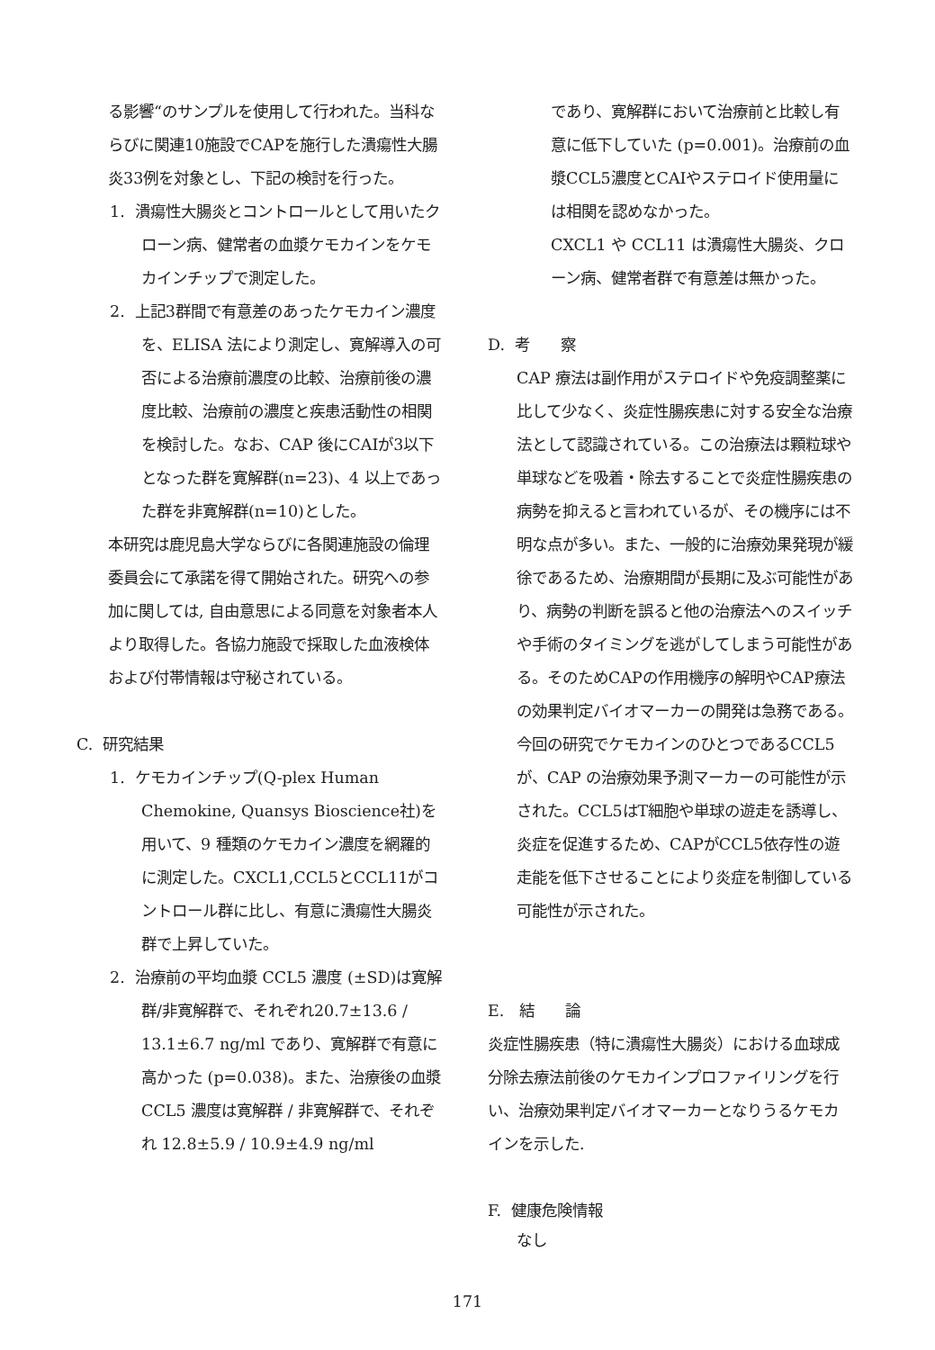る影響“のサンプルを使用して行われた。当科ならびに関連10施設でCAPを施行した潰瘍性大腸炎33例を対象とし、下記の検討を行った。
1. 潰瘍性大腸炎とコントロールとして用いたクローン病、健常者の血漿ケモカインをケモカインチップで測定した。
2. 上記3群間で有意差のあったケモカイン濃度を、ELISA 法により測定し、寛解導入の可否による治療前濃度の比較、治療前後の濃度比較、治療前の濃度と疾患活動性の相関を検討した。なお、CAP 後にCAIが3以下となった群を寛解群(n=23)、4 以上であった群を非寛解群(n=10)とした。
本研究は鹿児島大学ならびに各関連施設の倫理委員会にて承諾を得て開始された。研究への参加に関しては, 自由意思による同意を対象者本人より取得した。各協力施設で採取した血液検体および付帯情報は守秘されている。
C. 研究結果
1. ケモカインチップ(Q-plex Human Chemokine, Quansys Bioscience社)を用いて、9 種類のケモカイン濃度を網羅的に測定した。CXCL1,CCL5とCCL11がコントロール群に比し、有意に潰瘍性大腸炎群で上昇していた。
2. 治療前の平均血漿 CCL5 濃度 (±SD)は寛解群/非寛解群で、それぞれ20.7±13.6 / 13.1±6.7 ng/ml であり、寛解群で有意に高かった (p=0.038)。また、治療後の血漿 CCL5 濃度は寛解群 / 非寛解群で、それぞれ 12.8±5.9 / 10.9±4.9 ng/ml
であり、寛解群において治療前と比較し有意に低下していた (p=0.001)。治療前の血漿CCL5濃度とCAIやステロイド使用量には相関を認めなかった。
CXCL1 や CCL11 は潰瘍性大腸炎、クローン病、健常者群で有意差は無かった。
D. 考　　察
CAP 療法は副作用がステロイドや免疫調整薬に比して少なく、炎症性腸疾患に対する安全な治療法として認識されている。この治療法は顆粒球や単球などを吸着・除去することで炎症性腸疾患の病勢を抑えると言われているが、その機序には不明な点が多い。また、一般的に治療効果発現が緩徐であるため、治療期間が長期に及ぶ可能性があり、病勢の判断を誤ると他の治療法へのスイッチや手術のタイミングを逃がしてしまう可能性がある。そのためCAPの作用機序の解明やCAP療法の効果判定バイオマーカーの開発は急務である。
今回の研究でケモカインのひとつであるCCL5が、CAP の治療効果予測マーカーの可能性が示された。CCL5はT細胞や単球の遊走を誘導し、炎症を促進するため、CAPがCCL5依存性の遊走能を低下させることにより炎症を制御している可能性が示された。
E. 結　　論
炎症性腸疾患（特に潰瘍性大腸炎）における血球成分除去療法前後のケモカインプロファイリングを行い、治療効果判定バイオマーカーとなりうるケモカインを示した.
F. 健康危険情報
なし
171